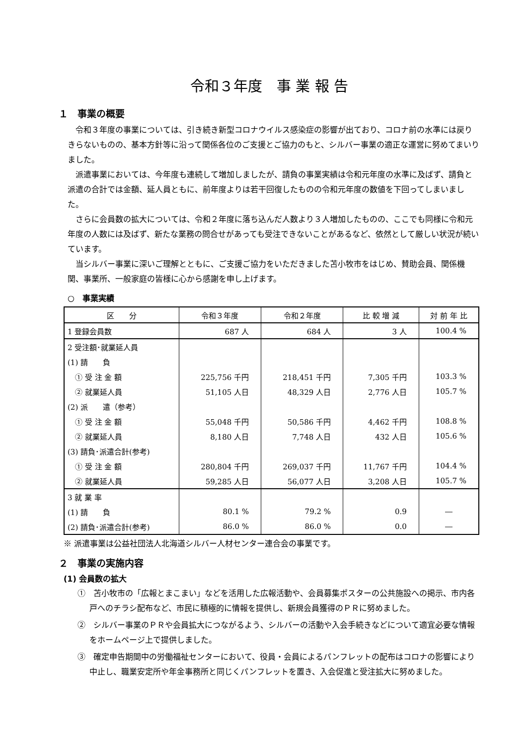令和３年度　事 業 報 告
１　事業の概要
令和３年度の事業については、引き続き新型コロナウイルス感染症の影響が出ており、コロナ前の水準には戻りきらないものの、基本方針等に沿って関係各位のご支援とご協力のもと、シルバー事業の適正な運営に努めてまいりました。
派遣事業においては、今年度も連続して増加しましたが、請負の事業実績は令和元年度の水準に及ばず、請負と派遣の合計では金額、延人員ともに、前年度よりは若干回復したものの令和元年度の数値を下回ってしまいました。
さらに会員数の拡大については、令和２年度に落ち込んだ人数より３人増加したものの、ここでも同様に令和元年度の人数には及ばず、新たな業務の問合せがあっても受注できないことがあるなど、依然として厳しい状況が続いています。
当シルバー事業に深いご理解とともに、ご支援ご協力をいただきました苫小牧市をはじめ、賛助会員、関係機関、事業所、一般家庭の皆様に心から感謝を申し上げます。
○　事業実績
| 区 分 | 令和３年度 | 令和２年度 | 比 較 増 減 | 対 前 年 比 |
| --- | --- | --- | --- | --- |
| 1 登録会員数 | 687 人 | 684 人 | 3 人 | 100.4 % |
| 2 受注額･就業延人員 | | | | |
| (1) 請 負 | | | | |
| ① 受 注 金 額 | 225,756 千円 | 218,451 千円 | 7,305 千円 | 103.3 % |
| ② 就業延人員 | 51,105 人日 | 48,329 人日 | 2,776 人日 | 105.7 % |
| (2) 派 遣（参考） | | | | |
| ① 受 注 金 額 | 55,048 千円 | 50,586 千円 | 4,462 千円 | 108.8 % |
| ② 就業延人員 | 8,180 人日 | 7,748 人日 | 432 人日 | 105.6 % |
| (3) 請負･派遣合計(参考) | | | | |
| ① 受 注 金 額 | 280,804 千円 | 269,037 千円 | 11,767 千円 | 104.4 % |
| ② 就業延人員 | 59,285 人日 | 56,077 人日 | 3,208 人日 | 105.7 % |
| 3 就 業 率 | | | | |
| (1) 請 負 | 80.1 % | 79.2 % | 0.9 | ― |
| (2) 請負･派遣合計(参考) | 86.0 % | 86.0 % | 0.0 | ― |
※ 派遣事業は公益社団法人北海道シルバー人材センター連合会の事業です。
２　事業の実施内容
(1) 会員数の拡大
①　苫小牧市の「広報とまこまい」などを活用した広報活動や、会員募集ポスターの公共施設への掲示、市内各戸へのチラシ配布など、市民に積極的に情報を提供し、新規会員獲得のＰＲに努めました。
②　シルバー事業のＰＲや会員拡大につながるよう、シルバーの活動や入会手続きなどについて適宜必要な情報をホームページ上で提供しました。
③　確定申告期間中の労働福祉センターにおいて、役員・会員によるパンフレットの配布はコロナの影響により中止し、職業安定所や年金事務所と同じくパンフレットを置き、入会促進と受注拡大に努めました。